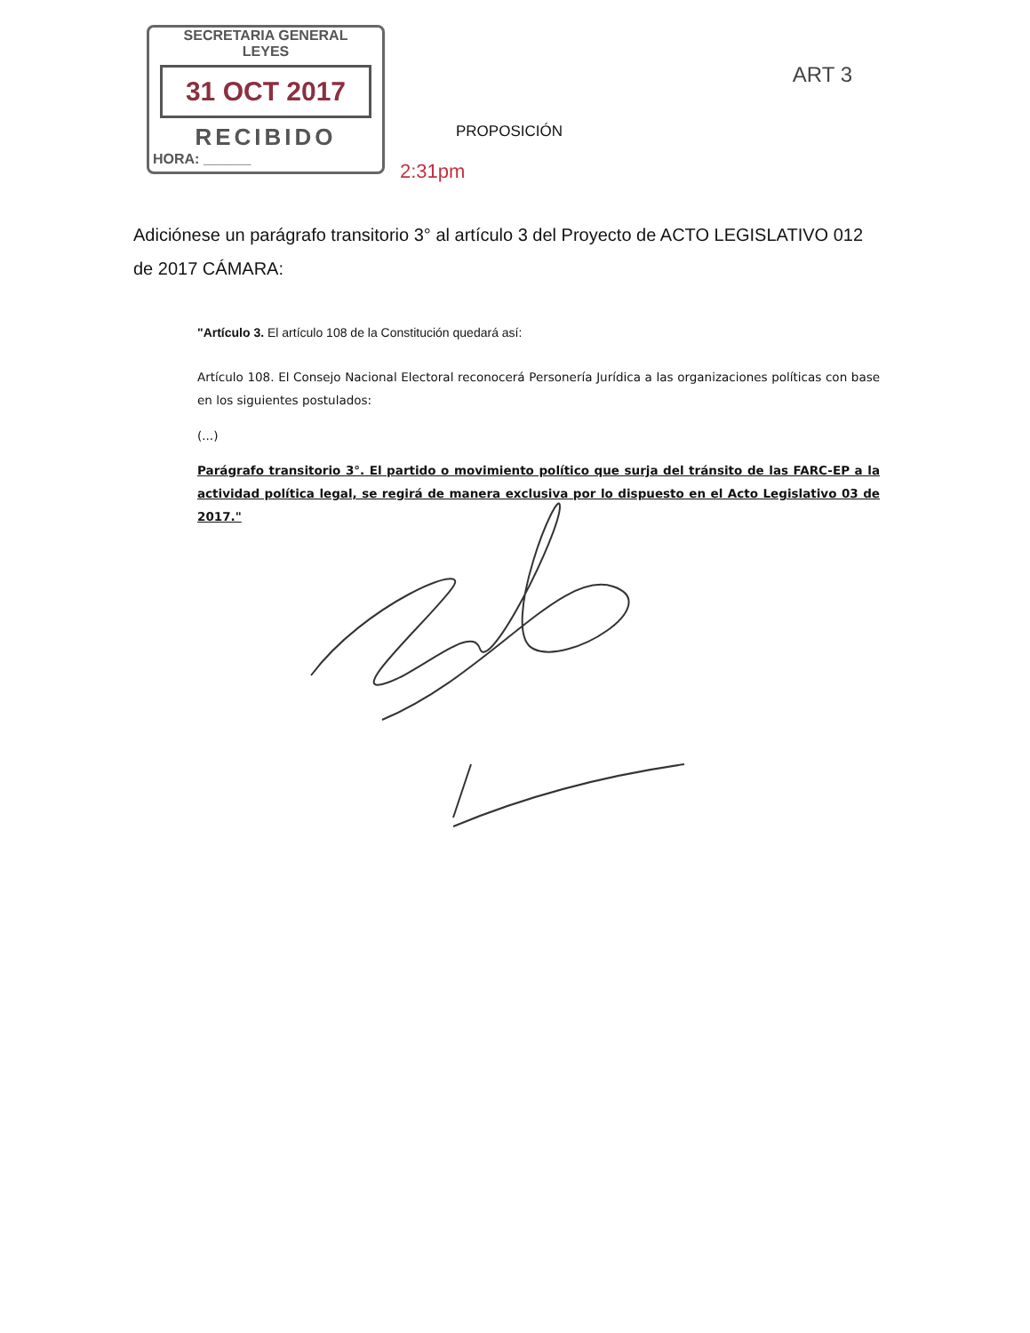SECRETARIA GENERAL
LEYES
31 OCT 2017
RECIBIDO
HORA: ______
ART 3
PROPOSICIÓN
2:31pm
Adiciónese un parágrafo transitorio 3° al artículo 3 del Proyecto de ACTO LEGISLATIVO 012 de 2017 CÁMARA:
"Artículo 3. El artículo 108 de la Constitución quedará así:
Artículo 108. El Consejo Nacional Electoral reconocerá Personería Jurídica a las organizaciones políticas con base en los siguientes postulados:
(...)
Parágrafo transitorio 3°. El partido o movimiento político que surja del tránsito de las FARC-EP a la actividad política legal, se regirá de manera exclusiva por lo dispuesto en el Acto Legislativo 03 de 2017."